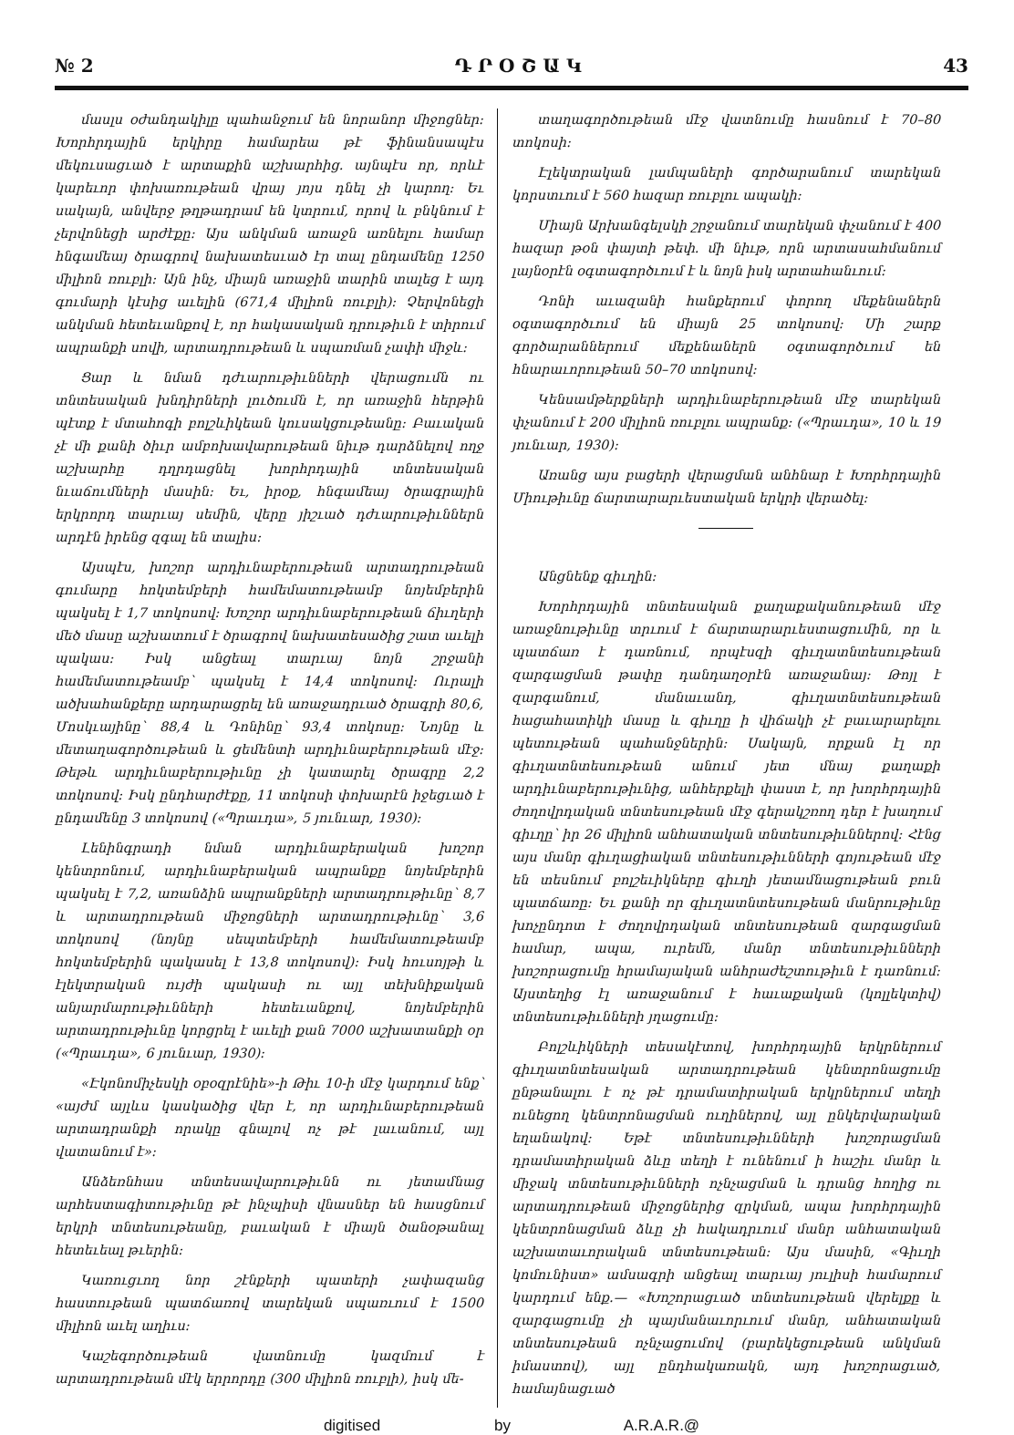№ 2 Դ Ր Օ Շ Ա Կ 43
մասլս օժանդակիլը պահանջում են նորանոր միջոցներ: Խորհրդային երկիրը համարեա թէ ֆինանսապէս մեկուսացւած է արտաքին աշխարհից. այնպէս որ, որևէ կարեւոր փոխառութեան վրայ յոյս դնել չի կարող: Եւ սակայն, անվերջ թղթադրամ են կտրում, որով և բնկնում է չերվոնեցի արժէքը: Այս անկման առաջն առնելու համար հնգամեայ ծրագրով նախատեսւած էր տալ ընդամենը 1250 միլիոն ռուբլի: Այն ինչ, միայն առաջին տարին տալեց է այդ գումարի կէսից աւելին (671,4 միլիոն ռուբլի): Չերվոնեցի անկման հետեւանքով է, որ հակասական դրութիւն է տիրում ապրանքի սովի, արտադրութեան և սպառման չափի միջև:
Ցար և նման դժւարութիւնների վերացումն ու տնտեսական խնդիրների լուծումն է, որ առաջին հերթին պէտք է մտահոգի բոլշևիկեան կուսակցութեանը: Բաւական չէ մի քանի ծիւր ամբոխավարութեան նիւթ դարձնելով ողջ աշխարհը դղրդացնել խորհրդային տնտեսական նւաճումների մասին: Եւ, իրօք, հնգամեայ ծրագրային երկրորդ տարւայ սեմին, վերը յիշւած դժւարութիւններն արդէն իրենց զգալ են տալիս:
Այսպէս, խոշոր արդիւնաբերութեան արտադրութեան գումարը հոկտեմբերի համեմատութեամբ նոյեմբերին պակսել է 1,7 տոկոսով: Խոշոր արդիւնաբերութեան ճիւղերի մեծ մասը աշխատում է ծրագրով նախատեսածից շատ աւելի պակաս: Իսկ անցեալ տարւայ նոյն շրջանի համեմատութեամբ՝ պակսել է 14,4 տոկոսով: Ուրալի ածխահանքերը արդարացրել են առաջադրւած ծրագրի 80,6, Մոսկւայինը՝ 88,4 և Դոնինը՝ 93,4 տոկոսը: Նոյնը և մետաղագործութեան և ցեմենտի արդիւնաբերութեան մէջ: Թեթև արդիւնաբերութիւնը չի կատարել ծրագրը 2,2 տոկոսով: Իսկ ընդհարժէքը, 11 տոկոսի փոխարէն իջեցւած է ընդամենը 3 տոկոսով («Պրաւդա», 5 յունւար, 1930):
Լենինգրադի նման արդիւնաբերական խոշոր կենտրոնում, արդիւնաբերական ապրանքը նոյեմբերին պակսել է 7,2, առանձին ապրանքների արտադրութիւնը՝ 8,7 և արտադրութեան միջոցների արտադրութիւնը՝ 3,6 տոկոսով (նոյնը սեպտեմբերի համեմատութեամբ հոկտեմբերին պակասել է 13,8 տոկոսով): Իսկ հուսոյթի և էլեկտրական ույժի պակասի ու այլ տեխնիքական անյարմարութիւնների հետեւանքով, նոյեմբերին արտադրութիւնը կորցրել է աւելի քան 7000 աշխատանքի օր («Պրաւդա», 6 յունւար, 1930):
«Էկոնոմիչեսկի օբօզրէնիե»-ի Թիւ 10-ի մէջ կարդում ենք՝ «այժմ այլևս կասկածից վեր է, որ արդիւնաբերութեան արտադրանքի որակը գնալով ոչ թէ լաւանում, այլ վատանում է»:
Անձեռնհաս տնտեսավարութիւնն ու յետամնաց արհեստագիտութիւնը թէ ինչպիսի վնասներ են հասցնում երկրի տնտեսութեանը, բաւական է միայն ծանօթանալ հետեւեալ թւերին:
Կառուցւող նոր շէնքերի պատերի չափազանց հաստութեան պատճառով տարեկան սպառւում է 1500 միլիոն աւել աղիւս:
Կաշեգործութեան վատնումը կազմում է արտադրութեան մէկ երրորդը (300 միլիոն ռուբլի), իսկ մե-
տաղագործութեան մէջ վատնումը հասնում է 70–80 տոկոսի:
Էլեկտրական լամպաների գործարանում տարեկան կորստւում է 560 հազար ռուբլու ապակի:
Միայն Արխանգելսկի շրջանում տարեկան փչանում է 400 հազար թօն փայտի թեփ. մի նիւթ, որն արտասահմանում լայնօրէն օգտագործւում է և նոյն իսկ արտահանւում:
Դոնի աւազանի հանքերում փորող մեքենաներն օգտագործւում են միայն 25 տոկոսով: Մի շարք գործարաններում մեքենաներն օգտագործւում են հնարաւորութեան 50–70 տոկոսով:
Կենսամթերքների արդիւնաբերութեան մէջ տարեկան փչանում է 200 միլիոն ռուբլու ապրանք: («Պրաւդա», 10 և 19 յունւար, 1930):
Առանց այս բացերի վերացման անհնար է Խորհրդային Միութիւնը ճարտարարւեստական երկրի վերածել:
Անցնենք գիւղին:
Խորհրդային տնտեսական քաղաքականութեան մէջ առաջնութիւնը տրւում է ճարտարարւեստացումին, որ և պատճառ է դառնում, որպէսզի գիւղատնտեսութեան զարգացման թափը դանդաղօրէն առաջանայ: Թոյլ է զարգանում, մանաւանդ, գիւղատնտեսութեան հացահատիկի մասը և գիւղը ի վիճակի չէ բաւարարելու պետութեան պահանջներին: Սակայն, որքան էլ որ գիւղատնտեսութեան անում յետ մնայ քաղաքի արդիւնաբերութիւնից, անհերքելի փաստ է, որ խորհրդային ժողովրդական տնտեսութեան մէջ գերակշռող դեր է խաղում գիւղը՝ իր 26 միլիոն անհատական տնտեսութիւններով: Հէնց այս մանր գիւղացիական տնտեսութիւնների գոյութեան մէջ են տեսնում բոլշեւիկները գիւղի յետամնացութեան բուն պատճառը: Եւ քանի որ գիւղատնտեսութեան մանրութիւնը խոչընդոտ է ժողովրդական տնտեսութեան զարգացման համար, ապա, ուրեմն, մանր տնտեսութիւնների խոշորացումը հրամայական անհրաժեշտութիւն է դառնում: Այստեղից էլ առաջանում է հաւաքական (կոլլեկտիվ) տնտեսութիւնների յղացումը:
Բոլշևիկների տեսակէտով, խորհրդային երկրներում գիւղատնտեսական արտադրութեան կենտրոնացումը ընթանալու է ոչ թէ դրամատիրական երկրներում տեղի ունեցող կենտրոնացման ուղիներով, այլ ընկերվարական եղանակով: Եթէ տնտեսութիւնների խոշորացման դրամատիրական ձևը տեղի է ունենում ի հաշիւ մանր և միջակ տնտեսութիւնների ոչնչացման և դրանց հողից ու արտադրութեան միջոցներից զրկման, ապա խորհրդային կենտրոնացման ձևը չի հակադրւում մանր անհատական աշխատաւորական տնտեսութեան: Այս մասին, «Գիւղի կոմունիստ» ամսագրի անցեալ տարւայ յուլիսի համարում կարդում ենք.— «Խոշորացւած տնտեսութեան վերելքը և զարգացումը չի պայմանաւորւում մանր, անհատական տնտեսութեան ոչնչացումով (բարեկեցութեան անկման իմաստով), այլ ընդհակառակն, այդ խոշորացւած, համայնացւած
digitised by A.R.A.R.@